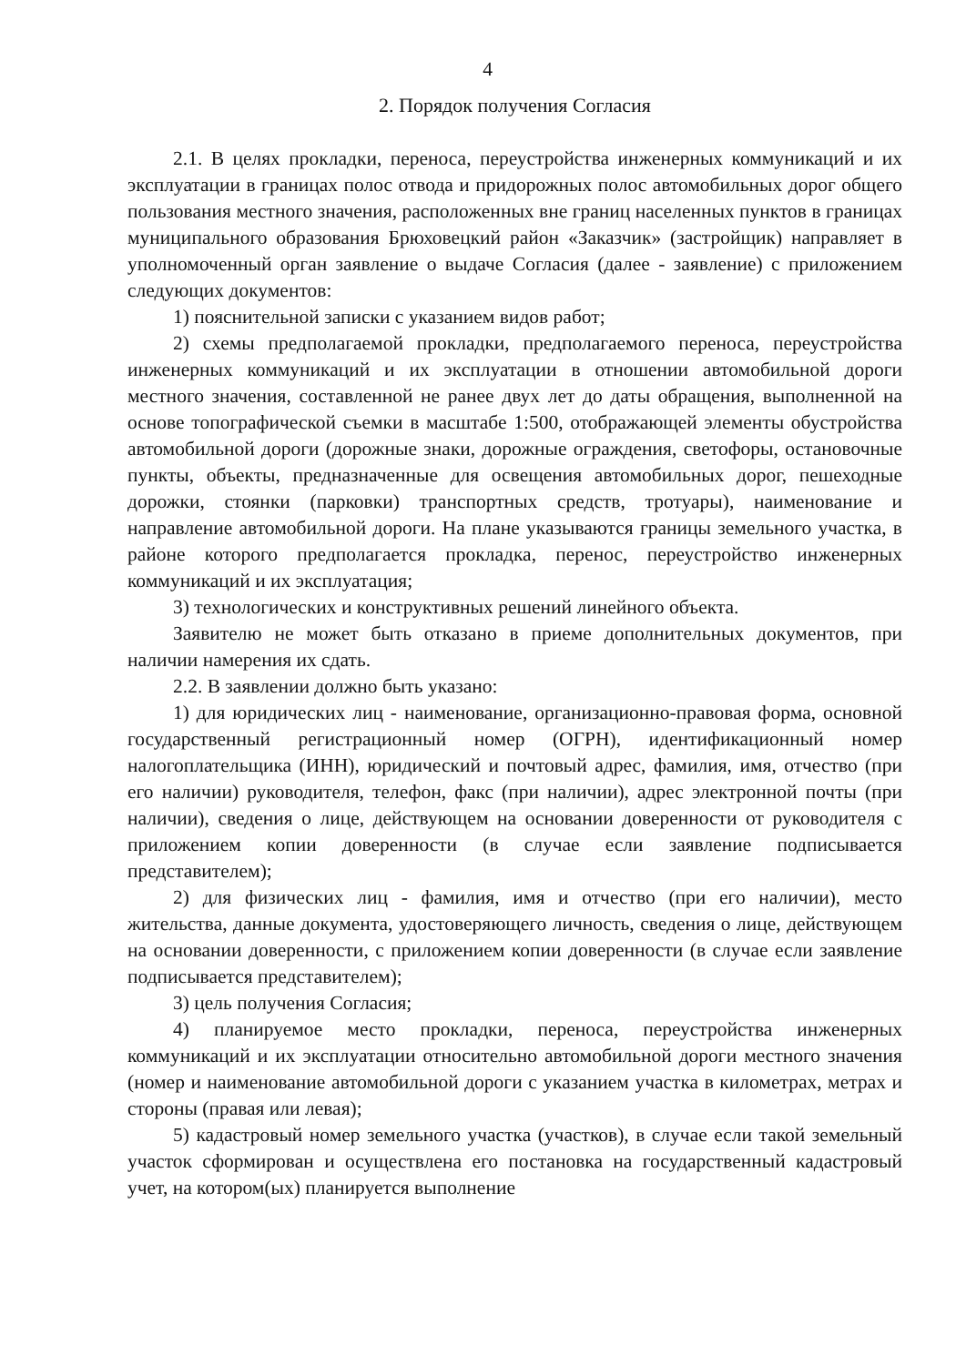4
2. Порядок получения Согласия
2.1. В целях прокладки, переноса, переустройства инженерных коммуникаций и их эксплуатации в границах полос отвода и придорожных полос автомобильных дорог общего пользования местного значения, расположенных вне границ населенных пунктов в границах муниципального образования Брюховецкий район «Заказчик» (застройщик) направляет в уполномоченный орган заявление о выдаче Согласия (далее - заявление) с приложением следующих документов:
1) пояснительной записки с указанием видов работ;
2) схемы предполагаемой прокладки, предполагаемого переноса, переустройства инженерных коммуникаций и их эксплуатации в отношении автомобильной дороги местного значения, составленной не ранее двух лет до даты обращения, выполненной на основе топографической съемки в масштабе 1:500, отображающей элементы обустройства автомобильной дороги (дорожные знаки, дорожные ограждения, светофоры, остановочные пункты, объекты, предназначенные для освещения автомобильных дорог, пешеходные дорожки, стоянки (парковки) транспортных средств, тротуары), наименование и направление автомобильной дороги. На плане указываются границы земельного участка, в районе которого предполагается прокладка, перенос, переустройство инженерных коммуникаций и их эксплуатация;
3) технологических и конструктивных решений линейного объекта.
Заявителю не может быть отказано в приеме дополнительных документов, при наличии намерения их сдать.
2.2. В заявлении должно быть указано:
1) для юридических лиц - наименование, организационно-правовая форма, основной государственный регистрационный номер (ОГРН), идентификационный номер налогоплательщика (ИНН), юридический и почтовый адрес, фамилия, имя, отчество (при его наличии) руководителя, телефон, факс (при наличии), адрес электронной почты (при наличии), сведения о лице, действующем на основании доверенности от руководителя с приложением копии доверенности (в случае если заявление подписывается представителем);
2) для физических лиц - фамилия, имя и отчество (при его наличии), место жительства, данные документа, удостоверяющего личность, сведения о лице, действующем на основании доверенности, с приложением копии доверенности (в случае если заявление подписывается представителем);
3) цель получения Согласия;
4) планируемое место прокладки, переноса, переустройства инженерных коммуникаций и их эксплуатации относительно автомобильной дороги местного значения (номер и наименование автомобильной дороги с указанием участка в километрах, метрах и стороны (правая или левая);
5) кадастровый номер земельного участка (участков), в случае если такой земельный участок сформирован и осуществлена его постановка на государственный кадастровый учет, на котором(ых) планируется выполнение